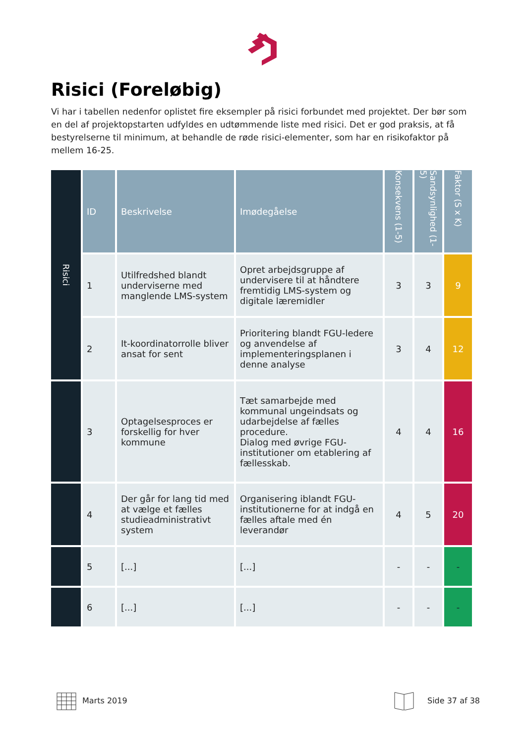Risici (Foreløbig)
Vi har i tabellen nedenfor oplistet fire eksempler på risici forbundet med projektet. Der bør som en del af projektopstarten udfyldes en udtømmende liste med risici. Det er god praksis, at få bestyrelserne til minimum, at behandle de røde risici-elementer, som har en risikofaktor på mellem 16-25.
| Risici | ID | Beskrivelse | Imødegåelse | Konsekvens (1-5) | Sandsynlighed (1-5) | Faktor (S x K) |
| | 1 | Utilfredshed blandt underviserne med manglende LMS-system | Opret arbejdsgruppe af undervisere til at håndtere fremtidig LMS-system og digitale læremidler | 3 | 3 | 9 |
| | 2 | It-koordinatorrolle bliver ansat for sent | Prioritering blandt FGU-ledere og anvendelse af implementeringsplanen i denne analyse | 3 | 4 | 12 |
| | 3 | Optagelsesproces er forskellig for hver kommune | Tæt samarbejde med kommunal ungeindsats og udarbejdelse af fælles procedure. Dialog med øvrige FGU-institutioner om etablering af fællesskab. | 4 | 4 | 16 |
| | 4 | Der går for lang tid med at vælge et fælles studieadministrativt system | Organisering iblandt FGU-institutionerne for at indgå en fælles aftale med én leverandør | 4 | 5 | 20 |
| | 5 | [...] | [...] | - | - | - |
| | 6 | [...] | [...] | - | - | - |
Marts 2019 Side 37 af 38